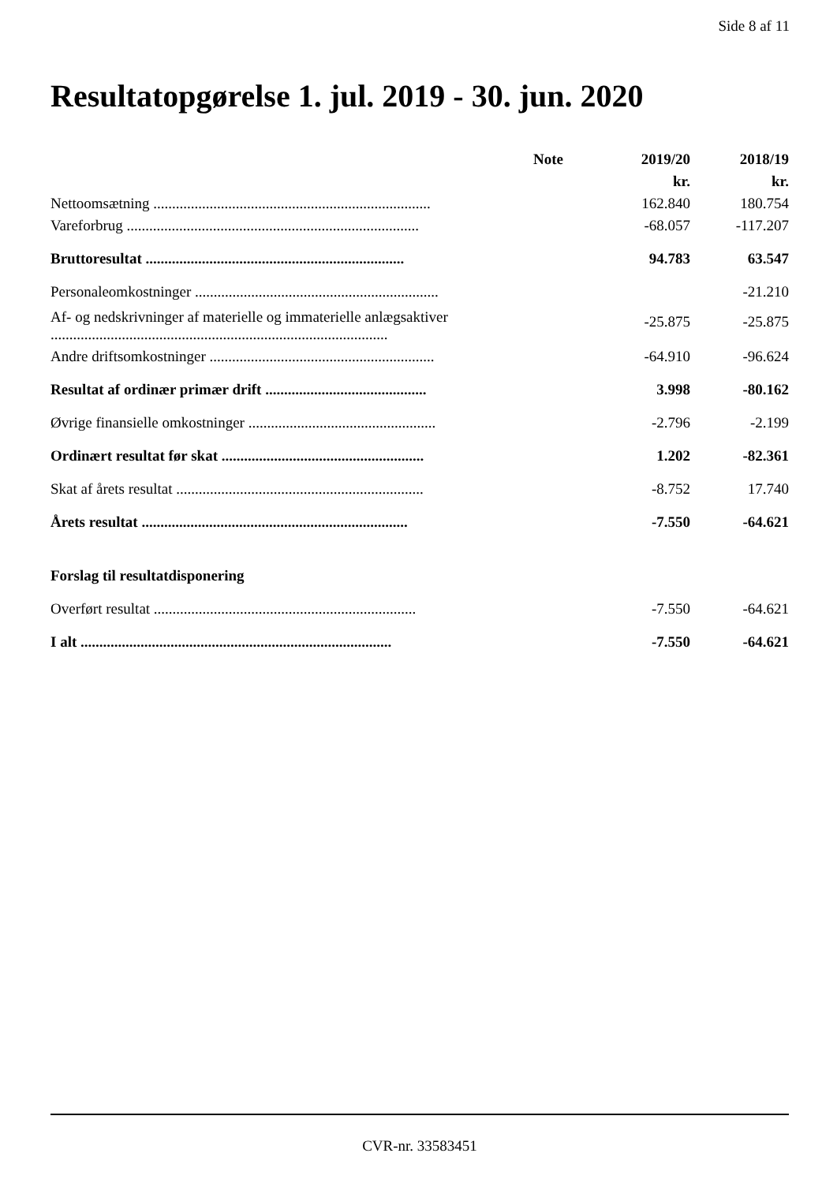Side 8 af 11
Resultatopgørelse 1. jul. 2019 - 30. jun. 2020
| | Note | 2019/20 | 2018/19 |
| --- | --- | --- | --- |
| | | kr. | kr. |
| Nettoomsætning .......................................................................... | | 162.840 | 180.754 |
| Vareforbrug .............................................................................. | | -68.057 | -117.207 |
| Bruttoresultat ..................................................................... | | 94.783 | 63.547 |
| Personaleomkostninger ................................................................. | | | -21.210 |
| Af- og nedskrivninger af materielle og immaterielle anlægsaktiver .......................................................................................... | | -25.875 | -25.875 |
| Andre driftsomkostninger ............................................................ | | -64.910 | -96.624 |
| Resultat af ordinær primær drift ........................................... | | 3.998 | -80.162 |
| Øvrige finansielle omkostninger .................................................. | | -2.796 | -2.199 |
| Ordinært resultat før skat ...................................................... | | 1.202 | -82.361 |
| Skat af årets resultat .................................................................. | | -8.752 | 17.740 |
| Årets resultat ....................................................................... | | -7.550 | -64.621 |
| Forslag til resultatdisponering | | | |
| Overført resultat ...................................................................... | | -7.550 | -64.621 |
| I alt ................................................................................... | | -7.550 | -64.621 |
CVR-nr. 33583451